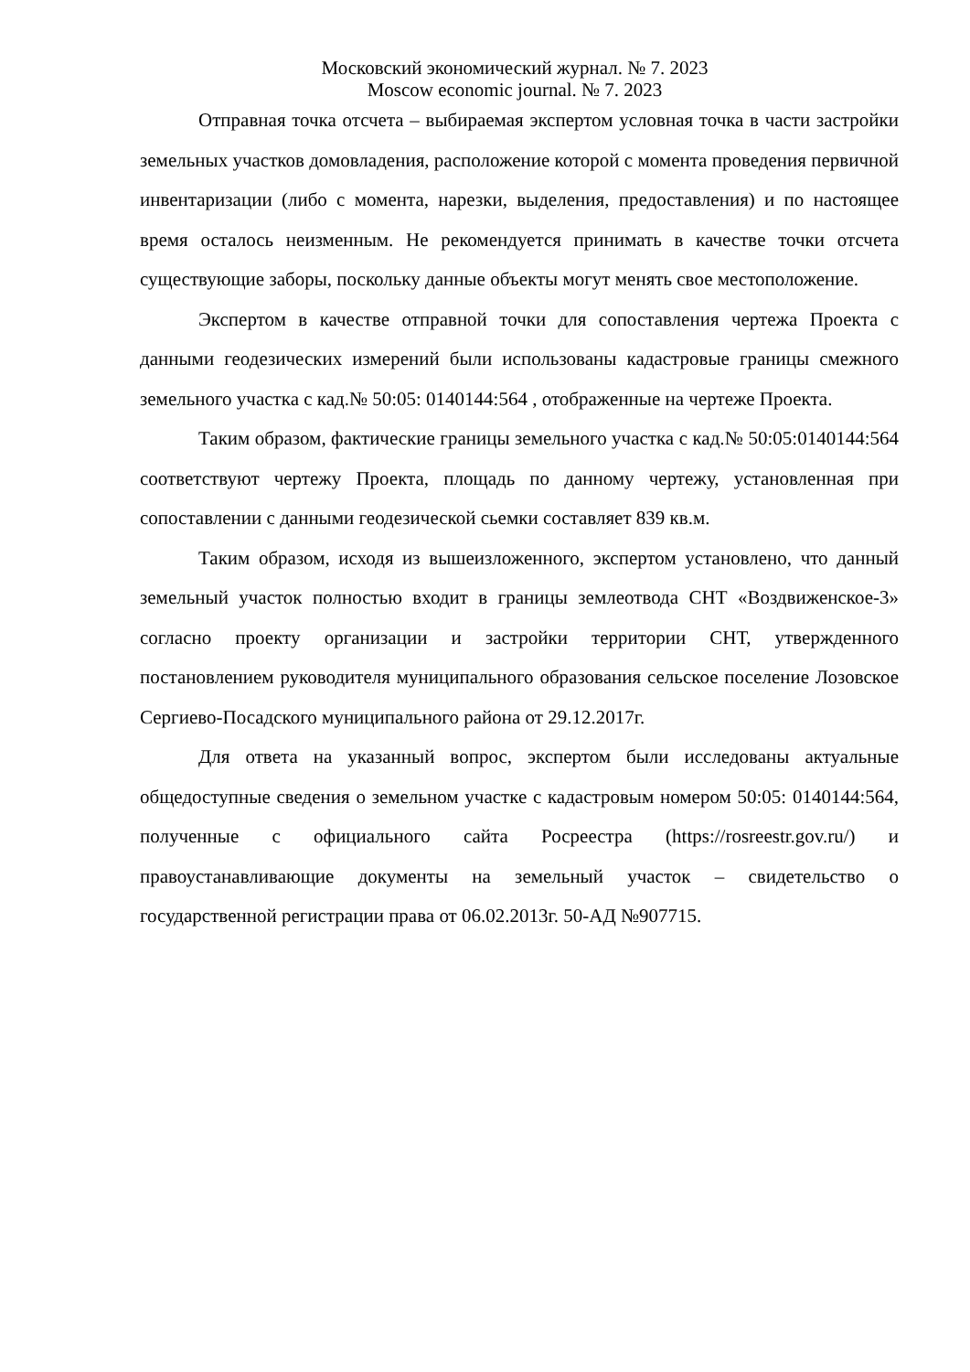Московский экономический журнал. № 7. 2023
Moscow economic journal. № 7. 2023
Отправная точка отсчета – выбираемая экспертом условная точка в части застройки земельных участков домовладения, расположение которой с момента проведения первичной инвентаризации (либо с момента, нарезки, выделения, предоставления) и по настоящее время осталось неизменным. Не рекомендуется принимать в качестве точки отсчета существующие заборы, поскольку данные объекты могут менять свое местоположение.
Экспертом в качестве отправной точки для сопоставления чертежа Проекта с данными геодезических измерений были использованы кадастровые границы смежного земельного участка с кад.№ 50:05: 0140144:564 , отображенные на чертеже Проекта.
Таким образом, фактические границы земельного участка с кад.№ 50:05:0140144:564 соответствуют чертежу Проекта, площадь по данному чертежу, установленная при сопоставлении с данными геодезической сьемки составляет 839 кв.м.
Таким образом, исходя из вышеизложенного, экспертом установлено, что данный земельный участок полностью входит в границы землеотвода СНТ «Воздвиженское-3» согласно проекту организации и застройки территории СНТ, утвержденного постановлением руководителя муниципального образования сельское поселение Лозовское Сергиево-Посадского муниципального района от 29.12.2017г.
Для ответа на указанный вопрос, экспертом были исследованы актуальные общедоступные сведения о земельном участке с кадастровым номером 50:05: 0140144:564, полученные с официального сайта Росреестра (https://rosreestr.gov.ru/) и правоустанавливающие документы на земельный участок – свидетельство о государственной регистрации права от 06.02.2013г. 50-АД №907715.